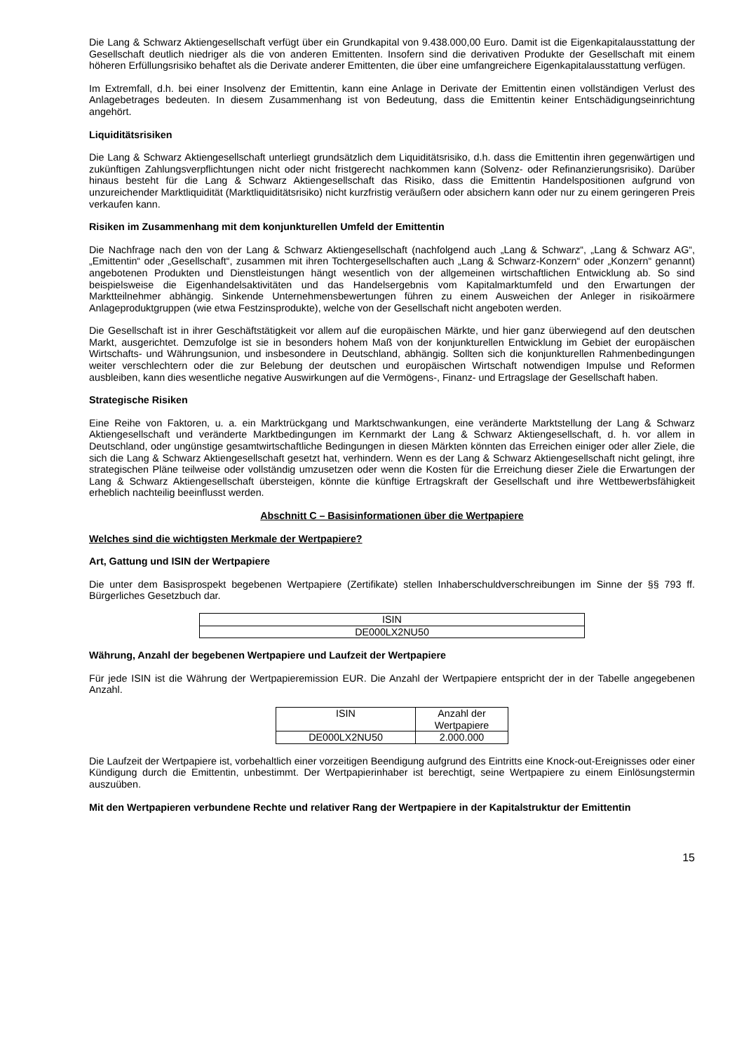Die Lang & Schwarz Aktiengesellschaft verfügt über ein Grundkapital von 9.438.000,00 Euro. Damit ist die Eigenkapitalausstattung der Gesellschaft deutlich niedriger als die von anderen Emittenten. Insofern sind die derivativen Produkte der Gesellschaft mit einem höheren Erfüllungsrisiko behaftet als die Derivate anderer Emittenten, die über eine umfangreichere Eigenkapitalausstattung verfügen.
Im Extremfall, d.h. bei einer Insolvenz der Emittentin, kann eine Anlage in Derivate der Emittentin einen vollständigen Verlust des Anlagebetrages bedeuten. In diesem Zusammenhang ist von Bedeutung, dass die Emittentin keiner Entschädigungseinrichtung angehört.
Liquiditätsrisiken
Die Lang & Schwarz Aktiengesellschaft unterliegt grundsätzlich dem Liquiditätsrisiko, d.h. dass die Emittentin ihren gegenwärtigen und zukünftigen Zahlungsverpflichtungen nicht oder nicht fristgerecht nachkommen kann (Solvenz- oder Refinanzierungsrisiko). Darüber hinaus besteht für die Lang & Schwarz Aktiengesellschaft das Risiko, dass die Emittentin Handelspositionen aufgrund von unzureichender Marktliquidität (Marktliquiditätsrisiko) nicht kurzfristig veräußern oder absichern kann oder nur zu einem geringeren Preis verkaufen kann.
Risiken im Zusammenhang mit dem konjunkturellen Umfeld der Emittentin
Die Nachfrage nach den von der Lang & Schwarz Aktiengesellschaft (nachfolgend auch „Lang & Schwarz“, „Lang & Schwarz AG“, „Emittentin“ oder „Gesellschaft“, zusammen mit ihren Tochtergesellschaften auch „Lang & Schwarz-Konzern“ oder „Konzern“ genannt) angebotenen Produkten und Dienstleistungen hängt wesentlich von der allgemeinen wirtschaftlichen Entwicklung ab. So sind beispielsweise die Eigenhandelsaktivitäten und das Handelsergebnis vom Kapitalmarktumfeld und den Erwartungen der Marktteilnehmer abhängig. Sinkende Unternehmensbewertungen führen zu einem Ausweichen der Anleger in risikoärmere Anlageproduktgruppen (wie etwa Festzinsprodukte), welche von der Gesellschaft nicht angeboten werden.
Die Gesellschaft ist in ihrer Geschäftstätigkeit vor allem auf die europäischen Märkte, und hier ganz überwiegend auf den deutschen Markt, ausgerichtet. Demzufolge ist sie in besonders hohem Maß von der konjunkturellen Entwicklung im Gebiet der europäischen Wirtschafts- und Währungsunion, und insbesondere in Deutschland, abhängig. Sollten sich die konjunkturellen Rahmenbedingungen weiter verschlechtern oder die zur Belebung der deutschen und europäischen Wirtschaft notwendigen Impulse und Reformen ausbleiben, kann dies wesentliche negative Auswirkungen auf die Vermögens-, Finanz- und Ertragslage der Gesellschaft haben.
Strategische Risiken
Eine Reihe von Faktoren, u. a. ein Marktrückgang und Marktschwankungen, eine veränderte Marktstellung der Lang & Schwarz Aktiengesellschaft und veränderte Marktbedingungen im Kernmarkt der Lang & Schwarz Aktiengesellschaft, d. h. vor allem in Deutschland, oder ungünstige gesamtwirtschaftliche Bedingungen in diesen Märkten könnten das Erreichen einiger oder aller Ziele, die sich die Lang & Schwarz Aktiengesellschaft gesetzt hat, verhindern. Wenn es der Lang & Schwarz Aktiengesellschaft nicht gelingt, ihre strategischen Pläne teilweise oder vollständig umzusetzen oder wenn die Kosten für die Erreichung dieser Ziele die Erwartungen der Lang & Schwarz Aktiengesellschaft übersteigen, könnte die künftige Ertragskraft der Gesellschaft und ihre Wettbewerbsfähigkeit erheblich nachteilig beeinflusst werden.
Abschnitt C – Basisinformationen über die Wertpapiere
Welches sind die wichtigsten Merkmale der Wertpapiere?
Art, Gattung und ISIN der Wertpapiere
Die unter dem Basisprospekt begebenen Wertpapiere (Zertifikate) stellen Inhaberschuldverschreibungen im Sinne der §§ 793 ff. Bürgerliches Gesetzbuch dar.
| ISIN |
| DE000LX2NU50 |
Währung, Anzahl der begebenen Wertpapiere und Laufzeit der Wertpapiere
Für jede ISIN ist die Währung der Wertpapieremission EUR. Die Anzahl der Wertpapiere entspricht der in der Tabelle angegebenen Anzahl.
| ISIN | Anzahl der Wertpapiere |
| DE000LX2NU50 | 2.000.000 |
Die Laufzeit der Wertpapiere ist, vorbehaltlich einer vorzeitigen Beendigung aufgrund des Eintritts eine Knock-out-Ereignisses oder einer Kündigung durch die Emittentin, unbestimmt. Der Wertpapierinhaber ist berechtigt, seine Wertpapiere zu einem Einlösungstermin auszuüben.
Mit den Wertpapieren verbundene Rechte und relativer Rang der Wertpapiere in der Kapitalstruktur der Emittentin
15